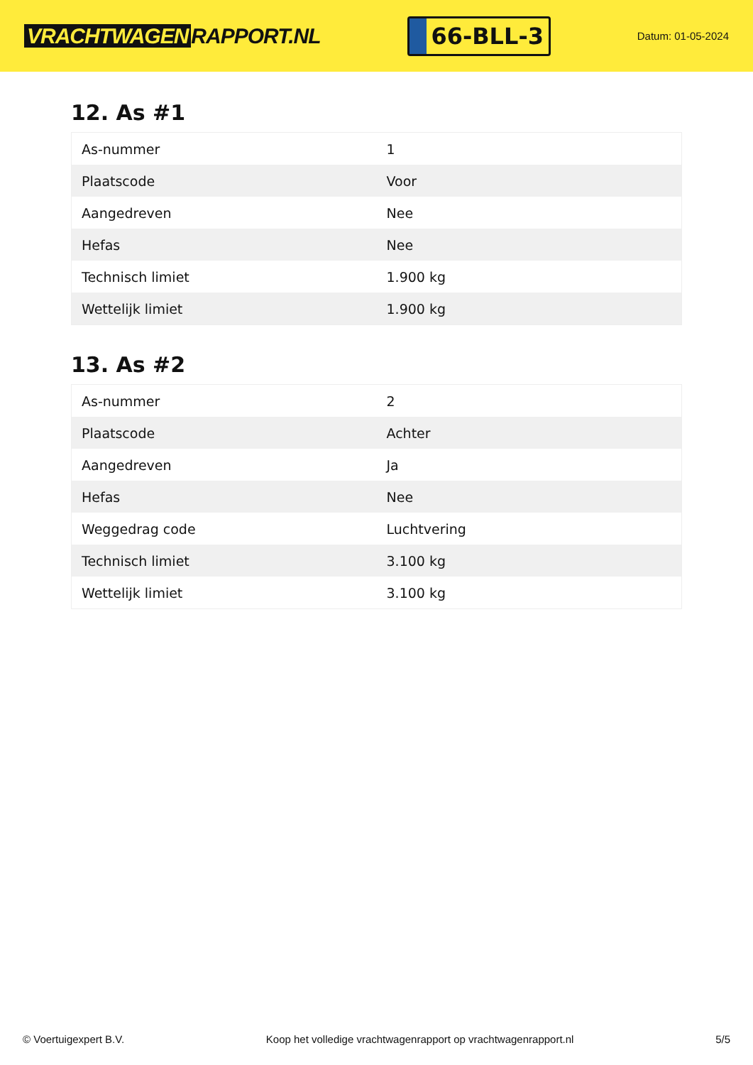VRACHTWAGEN RAPPORT.NL
66-BLL-3
Datum: 01-05-2024
12. As #1
| As-nummer | 1 |
| Plaatscode | Voor |
| Aangedreven | Nee |
| Hefas | Nee |
| Technisch limiet | 1.900 kg |
| Wettelijk limiet | 1.900 kg |
13. As #2
| As-nummer | 2 |
| Plaatscode | Achter |
| Aangedreven | Ja |
| Hefas | Nee |
| Weggedrag code | Luchtvering |
| Technisch limiet | 3.100 kg |
| Wettelijk limiet | 3.100 kg |
© Voertuigexpert B.V. Koop het volledige vrachtwagenrapport op vrachtwagenrapport.nl 5/5